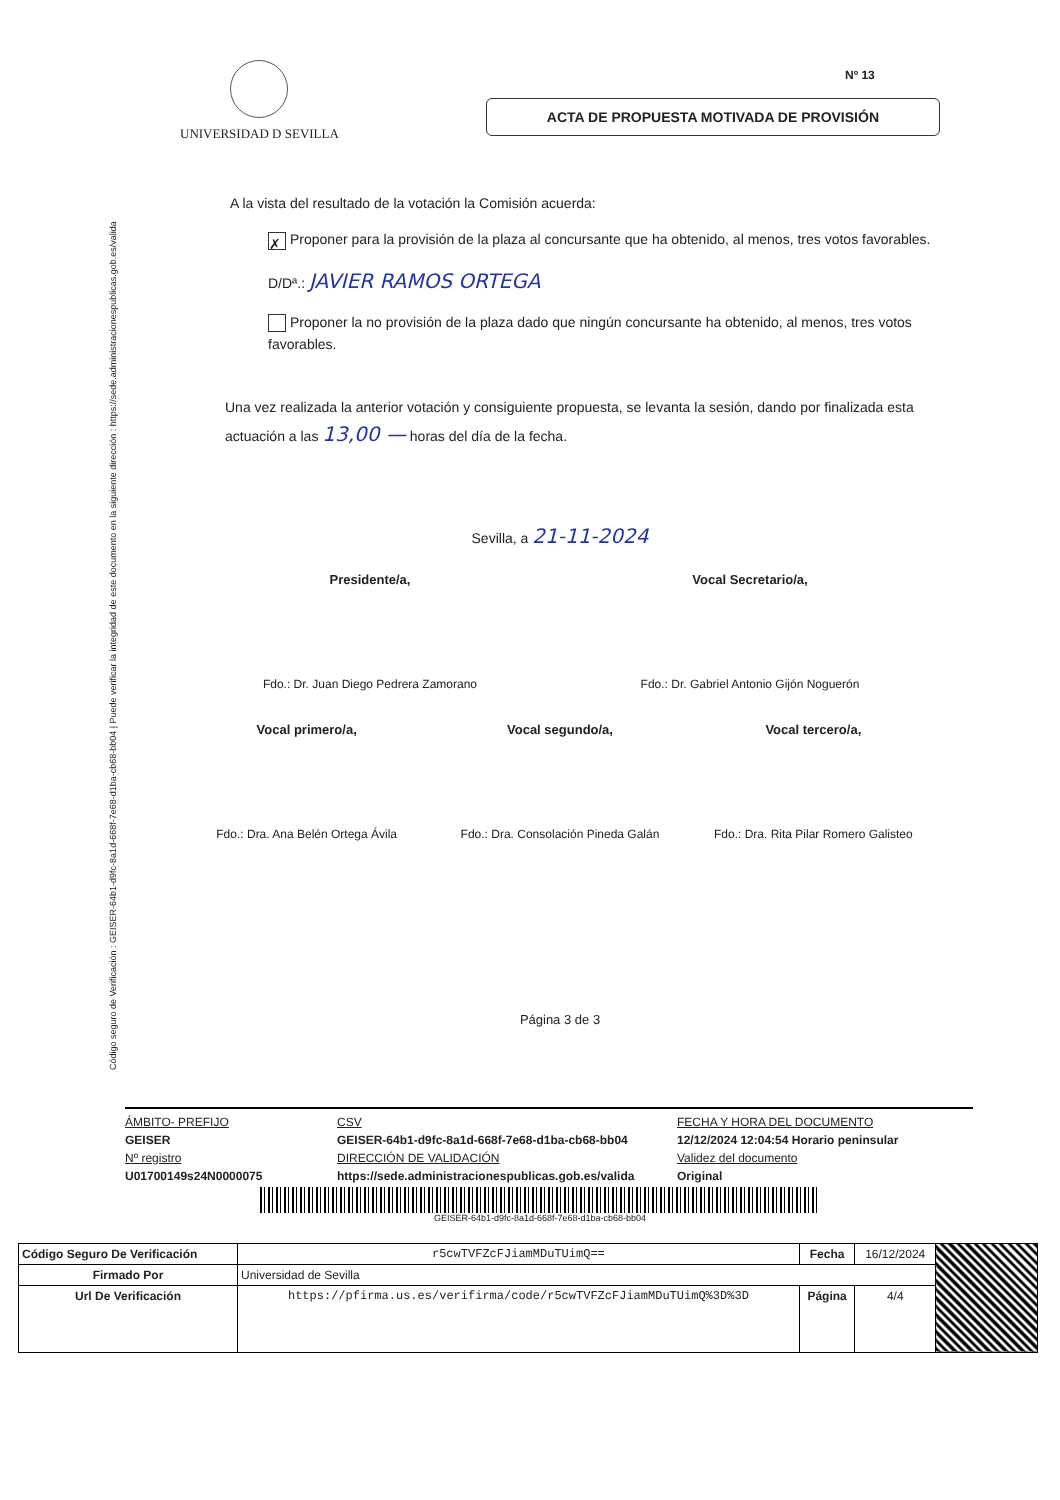Código seguro de Verificación : GEISER-64b1-d9fc-8a1d-668f-7e68-d1ba-cb68-bb04 | Puede verificar la integridad de este documento en la siguiente dirección : https://sede.administracionespublicas.gob.es/valida
Nº 13
UNIVERSIDAD D SEVILLA
ACTA DE PROPUESTA MOTIVADA DE PROVISIÓN
A la vista del resultado de la votación la Comisión acuerda:
✗ Proponer para la provisión de la plaza al concursante que ha obtenido, al menos, tres votos favorables.
D/Dª.: JAVIER RAMOS ORTEGA
Proponer la no provisión de la plaza dado que ningún concursante ha obtenido, al menos, tres votos favorables.
Una vez realizada la anterior votación y consiguiente propuesta, se levanta la sesión, dando por finalizada esta actuación a las 13,00 — horas del día de la fecha.
Sevilla, a 21-11-2024
Presidente/a,
Fdo.: Dr. Juan Diego Pedrera Zamorano
Vocal Secretario/a,
Fdo.: Dr. Gabriel Antonio Gijón Noguerón
Vocal primero/a,
Fdo.: Dra. Ana Belén Ortega Ávila
Vocal segundo/a,
Fdo.: Dra. Consolación Pineda Galán
Vocal tercero/a,
Fdo.: Dra. Rita Pilar Romero Galisteo
Página 3 de 3
ÁMBITO- PREFIJO CSV FECHA Y HORA DEL DOCUMENTO GEISER GEISER-64b1-d9fc-8a1d-668f-7e68-d1ba-cb68-bb04 12/12/2024 12:04:54 Horario peninsular Nº registro DIRECCIÓN DE VALIDACIÓN Validez del documento U01700149s24N0000075 https://sede.administracionespublicas.gob.es/valida Original
GEISER-64b1-d9fc-8a1d-668f-7e68-d1ba-cb68-bb04
| Código Seguro De Verificación | r5cwTVFZcFJiamMDuTUimQ== | Fecha | 16/12/2024 | |
| Firmado Por | Universidad de Sevilla | | | |
| Url De Verificación | https://pfirma.us.es/verifirma/code/r5cwTVFZcFJiamMDuTUimQ%3D%3D | Página | 4/4 | |